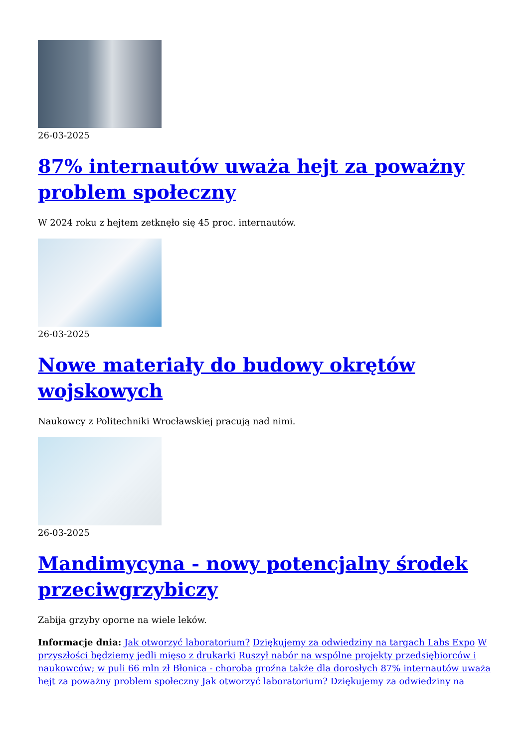26-03-2025
87% internautów uważa hejt za poważny problem społeczny
W 2024 roku z hejtem zetknęło się 45 proc. internautów.
26-03-2025
Nowe materiały do budowy okrętów wojskowych
Naukowcy z Politechniki Wrocławskiej pracują nad nimi.
26-03-2025
Mandimycyna - nowy potencjalny środek przeciwgrzybiczy
Zabija grzyby oporne na wiele leków.
Informacje dnia: Jak otworzyć laboratorium? Dziękujemy za odwiedziny na targach Labs Expo W przyszłości będziemy jedli mięso z drukarki Ruszył nabór na wspólne projekty przedsiębiorców i naukowców; w puli 66 mln zł Błonica - choroba groźna także dla dorosłych 87% internautów uważa hejt za poważny problem społeczny Jak otworzyć laboratorium? Dziękujemy za odwiedziny na